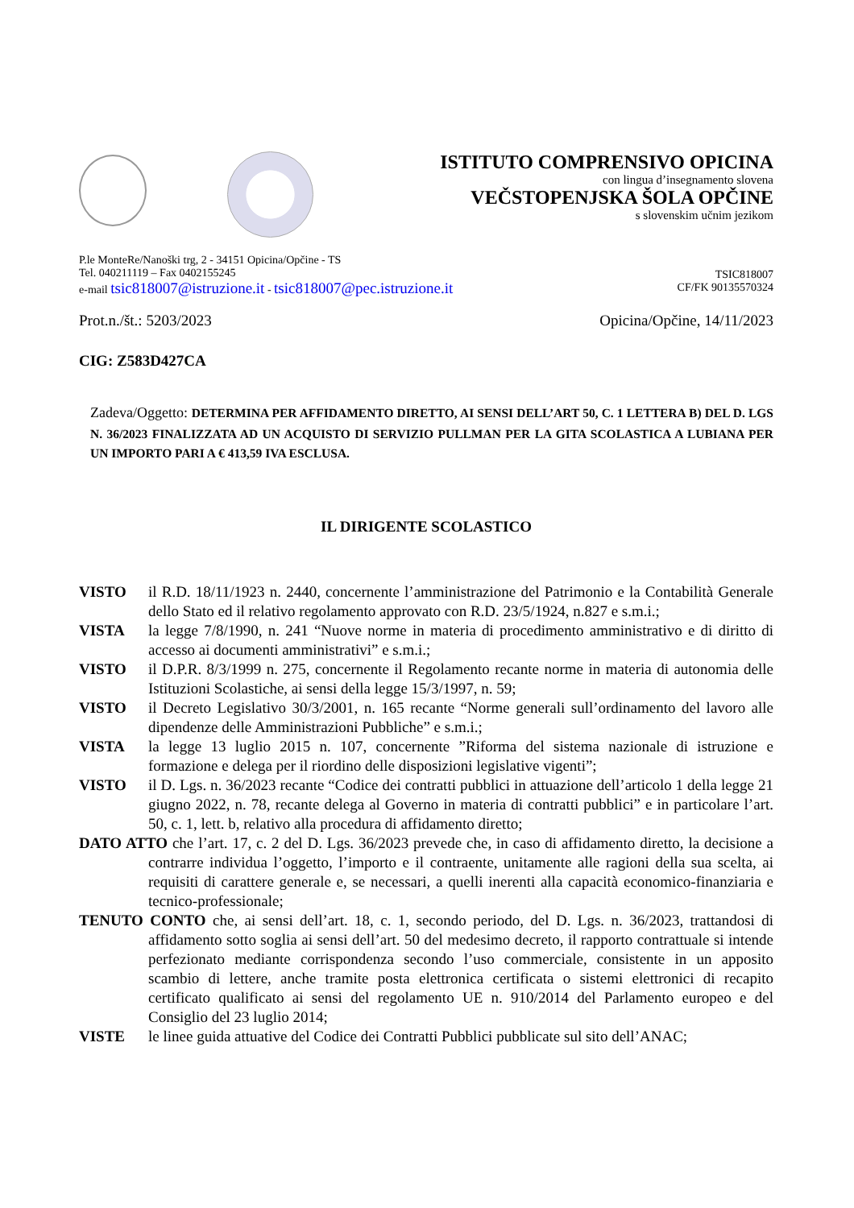ISTITUTO COMPRENSIVO OPICINA
con lingua d’insegnamento slovena
VEČSTOPENJSKA ŠOLA OPČINE
s slovenskim učnim jezikom
P.le MonteRe/Nanoški trg, 2 - 34151 Opicina/Opčine - TS
Tel. 040211119 – Fax 0402155245
e-mail tsic818007@istruzione.it - tsic818007@pec.istruzione.it
TSIC818007
CF/FK 90135570324
Prot.n./št.: 5203/2023 Opicina/Opčine, 14/11/2023
CIG: Z583D427CA
Zadeva/Oggetto: DETERMINA PER AFFIDAMENTO DIRETTO, AI SENSI DELL’ART 50, C. 1 LETTERA B) DEL D. LGS N. 36/2023 FINALIZZATA AD UN ACQUISTO DI SERVIZIO PULLMAN PER LA GITA SCOLASTICA A LUBIANA PER UN IMPORTO PARI A € 413,59 IVA ESCLUSA.
IL DIRIGENTE SCOLASTICO
VISTO il R.D. 18/11/1923 n. 2440, concernente l’amministrazione del Patrimonio e la Contabilità Generale dello Stato ed il relativo regolamento approvato con R.D. 23/5/1924, n.827 e s.m.i.;
VISTA la legge 7/8/1990, n. 241 “Nuove norme in materia di procedimento amministrativo e di diritto di accesso ai documenti amministrativi” e s.m.i.;
VISTO il D.P.R. 8/3/1999 n. 275, concernente il Regolamento recante norme in materia di autonomia delle Istituzioni Scolastiche, ai sensi della legge 15/3/1997, n. 59;
VISTO il Decreto Legislativo 30/3/2001, n. 165 recante “Norme generali sull’ordinamento del lavoro alle dipendenze delle Amministrazioni Pubbliche” e s.m.i.;
VISTA la legge 13 luglio 2015 n. 107, concernente ”Riforma del sistema nazionale di istruzione e formazione e delega per il riordino delle disposizioni legislative vigenti”;
VISTO il D. Lgs. n. 36/2023 recante “Codice dei contratti pubblici in attuazione dell’articolo 1 della legge 21 giugno 2022, n. 78, recante delega al Governo in materia di contratti pubblici” e in particolare l’art. 50, c. 1, lett. b, relativo alla procedura di affidamento diretto;
DATO ATTO che l’art. 17, c. 2 del D. Lgs. 36/2023 prevede che, in caso di affidamento diretto, la decisione a contrarre individua l’oggetto, l’importo e il contraente, unitamente alle ragioni della sua scelta, ai requisiti di carattere generale e, se necessari, a quelli inerenti alla capacità economico-finanziaria e tecnico-professionale;
TENUTO CONTO che, ai sensi dell’art. 18, c. 1, secondo periodo, del D. Lgs. n. 36/2023, trattandosi di affidamento sotto soglia ai sensi dell’art. 50 del medesimo decreto, il rapporto contrattuale si intende perfezionato mediante corrispondenza secondo l’uso commerciale, consistente in un apposito scambio di lettere, anche tramite posta elettronica certificata o sistemi elettronici di recapito certificato qualificato ai sensi del regolamento UE n. 910/2014 del Parlamento europeo e del Consiglio del 23 luglio 2014;
VISTE le linee guida attuative del Codice dei Contratti Pubblici pubblicate sul sito dell’ANAC;